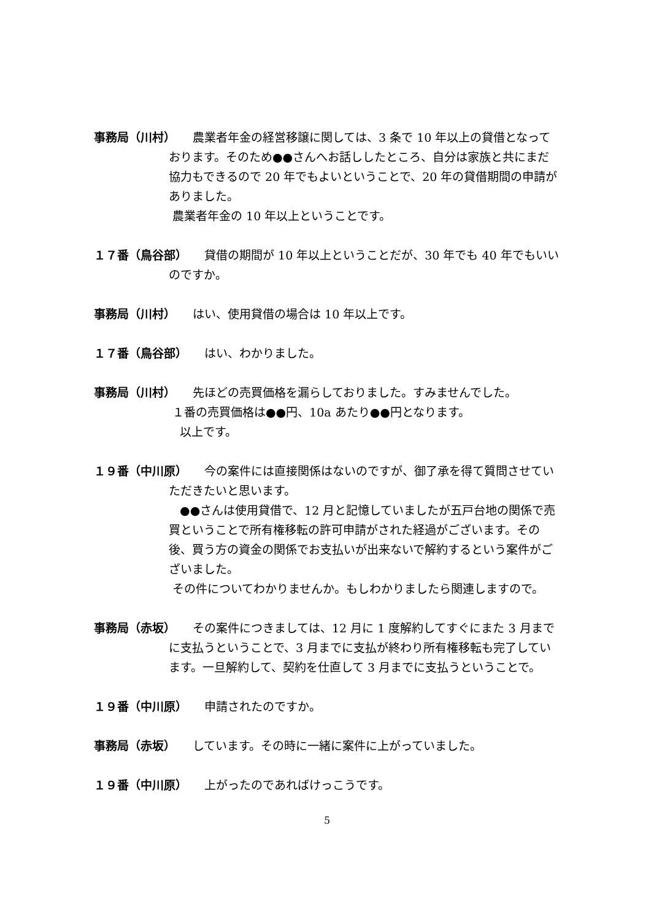事務局（川村） 農業者年金の経営移譲に関しては、3 条で 10 年以上の貸借となっております。そのため●●さんへお話ししたところ、自分は家族と共にまだ協力もできるので 20 年でもよいということで、20 年の貸借期間の申請がありました。
農業者年金の 10 年以上ということです。
１７番（鳥谷部） 貸借の期間が 10 年以上ということだが、30 年でも 40 年でもいいのですか。
事務局（川村） はい、使用貸借の場合は 10 年以上です。
１７番（鳥谷部） はい、わかりました。
事務局（川村） 先ほどの売買価格を漏らしておりました。すみませんでした。
１番の売買価格は●●円、10a あたり●●円となります。
以上です。
１９番（中川原） 今の案件には直接関係はないのですが、御了承を得て質問させていただきたいと思います。
●●さんは使用貸借で、12 月と記憶していましたが五戸台地の関係で売買ということで所有権移転の許可申請がされた経過がございます。その後、買う方の資金の関係でお支払いが出来ないで解約するという案件がございました。
その件についてわかりませんか。もしわかりましたら関連しますので。
事務局（赤坂） その案件につきましては、12 月に 1 度解約してすぐにまた 3 月までに支払うということで、3 月までに支払が終わり所有権移転も完了しています。一旦解約して、契約を仕直して 3 月までに支払うということで。
１９番（中川原） 申請されたのですか。
事務局（赤坂） しています。その時に一緒に案件に上がっていました。
１９番（中川原） 上がったのであればけっこうです。
5